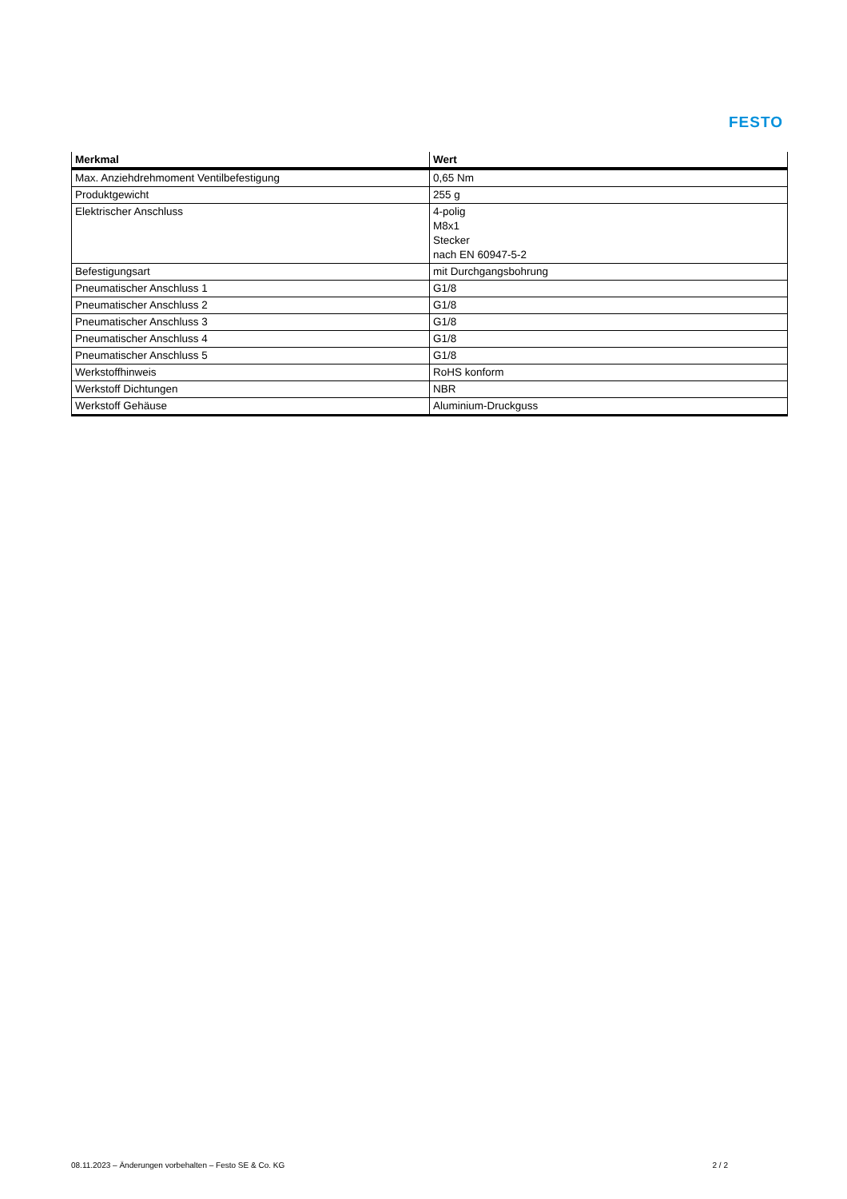FESTO
| Merkmal | Wert |
| --- | --- |
| Max. Anziehdrehmoment Ventilbefestigung | 0,65 Nm |
| Produktgewicht | 255 g |
| Elektrischer Anschluss | 4-polig M8x1 Stecker nach EN 60947-5-2 |
| Befestigungsart | mit Durchgangsbohrung |
| Pneumatischer Anschluss 1 | G1/8 |
| Pneumatischer Anschluss 2 | G1/8 |
| Pneumatischer Anschluss 3 | G1/8 |
| Pneumatischer Anschluss 4 | G1/8 |
| Pneumatischer Anschluss 5 | G1/8 |
| Werkstoffhinweis | RoHS konform |
| Werkstoff Dichtungen | NBR |
| Werkstoff Gehäuse | Aluminium-Druckguss |
08.11.2023 – Änderungen vorbehalten – Festo SE & Co. KG 2 / 2